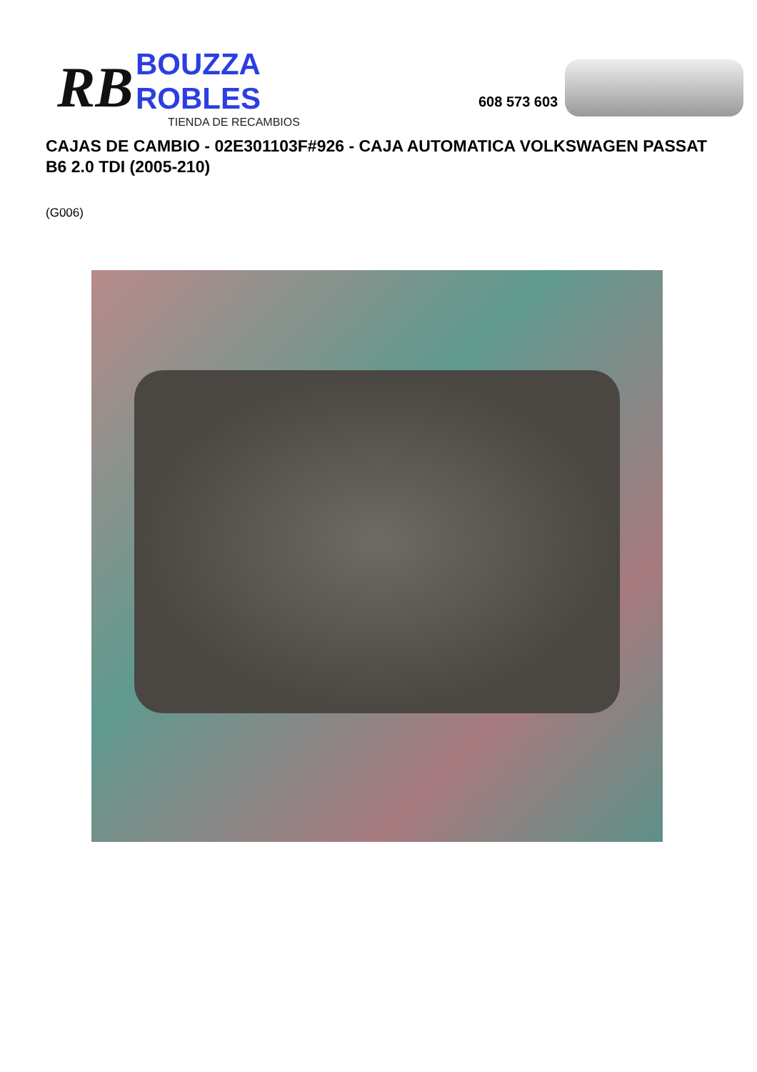RB
BOUZZA ROBLES
TIENDA DE RECAMBIOS
608 573 603
CAJAS DE CAMBIO - 02E301103F#926 - CAJA AUTOMATICA VOLKSWAGEN PASSAT B6 2.0 TDI (2005-210)
(G006)